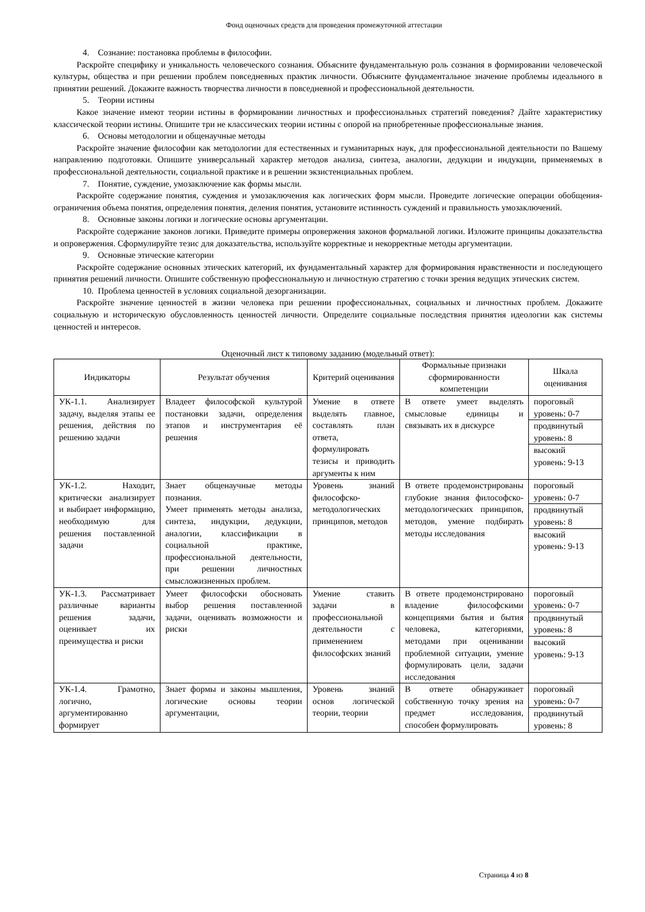Фонд оценочных средств для проведения промежуточной аттестации
4. Сознание: постановка проблемы в философии.
Раскройте специфику и уникальность человеческого сознания. Объясните фундаментальную роль сознания в формировании человеческой культуры, общества и при решении проблем повседневных практик личности. Объясните фундаментальное значение проблемы идеального в принятии решений. Докажите важность творчества личности в повседневной и профессиональной деятельности.
5. Теории истины
Какое значение имеют теории истины в формировании личностных и профессиональных стратегий поведения? Дайте характеристику классической теории истины. Опишите три не классических теории истины с опорой на приобретенные профессиональные знания.
6. Основы методологии и общенаучные методы
Раскройте значение философии как методологии для естественных и гуманитарных наук, для профессиональной деятельности по Вашему направлению подготовки. Опишите универсальный характер методов анализа, синтеза, аналогии, дедукции и индукции, применяемых в профессиональной деятельности, социальной практике и в решении экзистенциальных проблем.
7. Понятие, суждение, умозаключение как формы мысли.
Раскройте содержание понятия, суждения и умозаключения как логических форм мысли. Проведите логические операции обобщения-ограничения объема понятия, определения понятия, деления понятия, установите истинность суждений и правильность умозаключений.
8. Основные законы логики и логические основы аргументации.
Раскройте содержание законов логики. Приведите примеры опровержения законов формальной логики. Изложите принципы доказательства и опровержения. Сформулируйте тезис для доказательства, используйте корректные и некорректные методы аргументации.
9. Основные этические категории
Раскройте содержание основных этических категорий, их фундаментальный характер для формирования нравственности и последующего принятия решений личности. Опишите собственную профессиональную и личностную стратегию с точки зрения ведущих этических систем.
10. Проблема ценностей в условиях социальной дезорганизации.
Раскройте значение ценностей в жизни человека при решении профессиональных, социальных и личностных проблем. Докажите социальную и историческую обусловленность ценностей личности. Определите социальные последствия принятия идеологии как системы ценностей и интересов.
Оценочный лист к типовому заданию (модельный ответ):
| Индикаторы | Результат обучения | Критерий оценивания | Формальные признаки сформированности компетенции | Шкала оценивания |
| --- | --- | --- | --- | --- |
| УК-1.1. Анализирует задачу, выделяя этапы ее решения, действия по решению задачи | Владеет философской культурой постановки задачи, определения этапов и инструментария её решения | Умение в ответе выделять главное, составлять план ответа, формулировать тезисы и приводить аргументы к ним | В ответе умеет выделять смысловые единицы и связывать их в дискурсе | пороговый уровень: 0-7 продвинутый уровень: 8 высокий уровень: 9-13 |
| УК-1.2. Находит, критически анализирует и выбирает информацию, необходимую для решения поставленной задачи | Знает общенаучные методы познания. Умеет применять методы анализа, синтеза, индукции, дедукции, аналогии, классификации в социальной практике, профессиональной деятельности, при решении личностных смысложизненных проблем. | Уровень знаний философско-методологических принципов, методов | В ответе продемонстрированы глубокие знания философско-методологических принципов, методов, умение подбирать методы исследования | пороговый уровень: 0-7 продвинутый уровень: 8 высокий уровень: 9-13 |
| УК-1.3. Рассматривает различные варианты решения задачи, оценивает их преимущества и риски | Умеет философски обосновать выбор решения поставленной задачи, оценивать возможности и риски | Умение ставить задачи в профессиональной деятельности с применением философских знаний | В ответе продемонстрировано владение философскими концепциями бытия и бытия человека, категориями, методами при оценивании проблемной ситуации, умение формулировать цели, задачи исследования | пороговый уровень: 0-7 продвинутый уровень: 8 высокий уровень: 9-13 |
| УК-1.4. Грамотно, логично, аргументированно формирует | Знает формы и законы мышления, логические основы теории аргументации, | Уровень знаний основ логической теории, теории | В ответе обнаруживает собственную точку зрения на предмет исследования, способен формулировать | пороговый уровень: 0-7 продвинутый уровень: 8 |
Страница 4 из 8